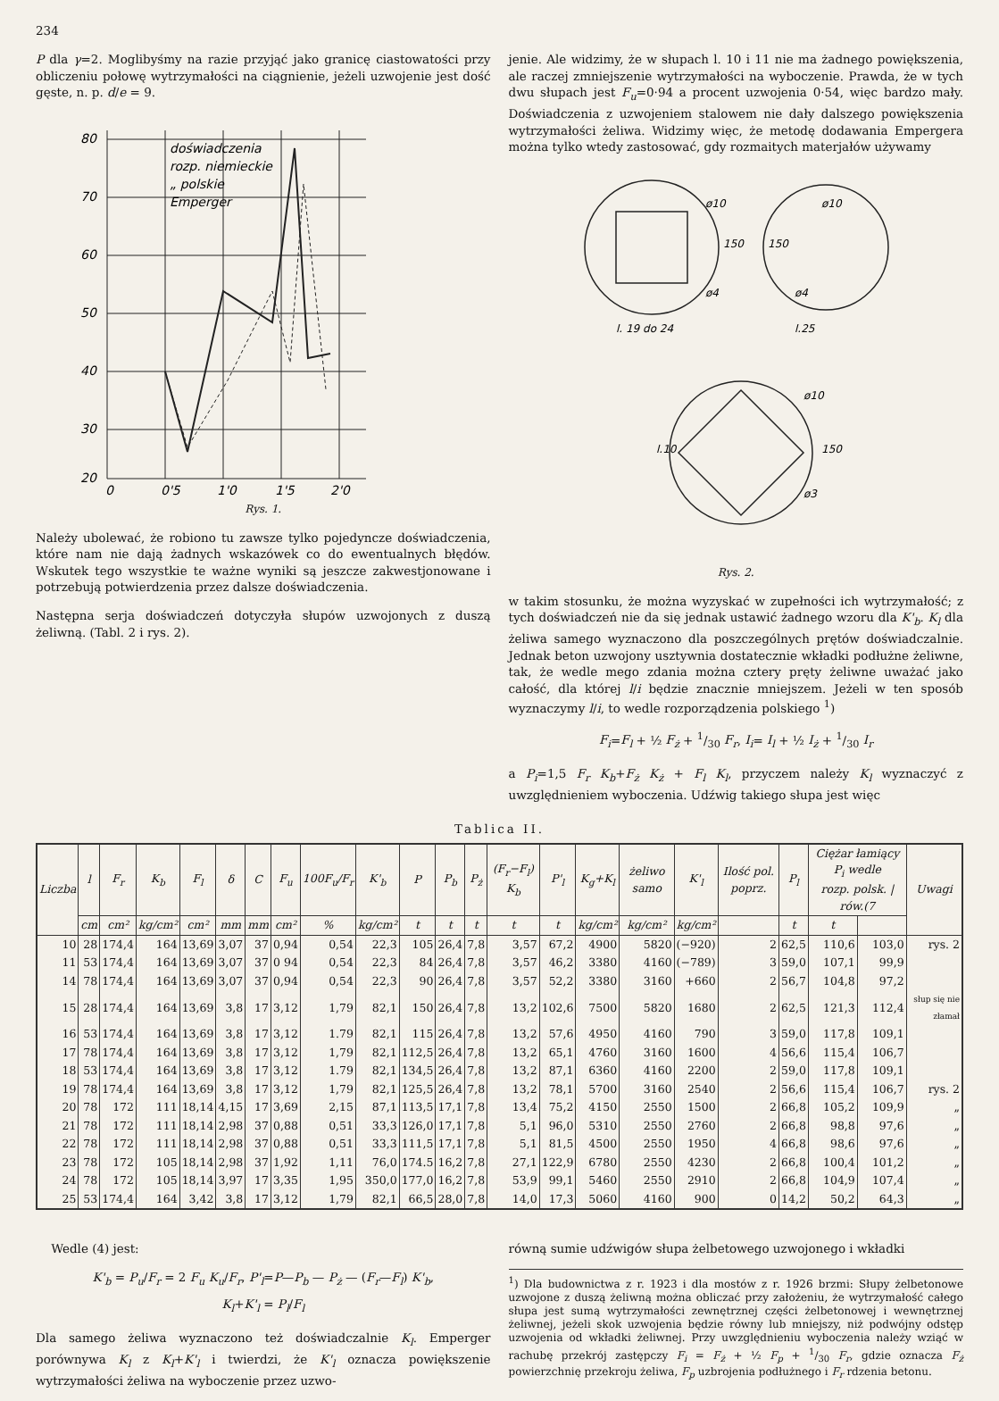234
P dla γ=2. Moglibyśmy na razie przyjąć jako granicę ciastowatości przy obliczeniu połowę wytrzymałości na ciągnienie, jeżeli uzwojenie jest dość gęste, n. p. d/e = 9.
80
70
60
50
40
30
20
0
0'5
1'0
1'5
2'0
doświadczenia
rozp. niemieckie
„ polskie
Emperger
Rys. 1.
Należy ubolewać, że robiono tu zawsze tylko pojedyncze doświadczenia, które nam nie dają żadnych wskazówek co do ewentualnych błędów. Wskutek tego wszystkie te ważne wyniki są jeszcze zakwestjonowane i potrzebują potwierdzenia przez dalsze doświadczenia.
Następna serja doświadczeń dotyczyła słupów uzwojonych z duszą żeliwną. (Tabl. 2 i rys. 2).
jenie. Ale widzimy, że w słupach l. 10 i 11 nie ma żadnego powiększenia, ale raczej zmniejszenie wytrzymałości na wyboczenie. Prawda, że w tych dwu słupach jest F<sub>u</sub>=0·94 a procent uzwojenia 0·54, więc bardzo mały. Doświadczenia z uzwojeniem stalowem nie dały dalszego powiększenia wytrzymałości żeliwa. Widzimy więc, że metodę dodawania Empergera można tylko wtedy zastosować, gdy rozmaitych materjałów używamy
ø10
ø4
ø10
ø4
l. 19 do 24
l.25
l.10
ø10
ø3
150
150
150
Rys. 2.
w takim stosunku, że można wyzyskać w zupełności ich wytrzymałość; z tych doświadczeń nie da się jednak ustawić żadnego wzoru dla K'<sub>b</sub>. K<sub>l</sub> dla żeliwa samego wyznaczono dla poszczególnych prętów doświadczalnie. Jednak beton uzwojony usztywnia dostatecznie wkładki podłużne żeliwne, tak, że wedle mego zdania można cztery pręty żeliwne uważać jako całość, dla której l/i będzie znacznie mniejszem. Jeżeli w ten sposób wyznaczymy l/i, to wedle rozporządzenia polskiego <sup>1</sup>)
F<sub>i</sub>=F<sub>l</sub> + ½ F<sub>ż</sub> + 1/30 F<sub>r</sub>, I<sub>i</sub>= I<sub>l</sub> + ½ I<sub>ż</sub> + 1/30 I<sub>r</sub>
a P<sub>i</sub>=1,5 F<sub>r</sub> K<sub>b</sub>+F<sub>ż</sub> K<sub>ż</sub> + F<sub>l</sub> K<sub>l</sub>, przyczem należy K<sub>l</sub> wyznaczyć z uwzględnieniem wyboczenia. Udźwig takiego słupa jest więc
Tablica II.
| Liczba | l | F<sub>r</sub> | K<sub>b</sub> | F<sub>l</sub> | δ | C | F<sub>u</sub> | 100F<sub>u</sub>/F<sub>r</sub> | K'<sub>b</sub> | P | P<sub>b</sub> | P<sub>ż</sub> | (F<sub>r</sub>−F<sub>l</sub>) K<sub>b</sub> | P'<sub>l</sub> | K<sub>g</sub>+K<sub>l</sub> | żeliwo samo | K'<sub>l</sub> | Ilość pol. poprz. | P<sub>l</sub> | Ciężar łamiący P<sub>i</sub> wedle rozp. polsk. / rów.(7 | | Uwagi |
| --- | --- | --- | --- | --- | --- | --- | --- | --- | --- | --- | --- | --- | --- | --- | --- | --- | --- | --- | --- | --- | --- | --- |
| | cm | cm² | kg/cm² | cm² | mm | mm | cm² | % | kg/cm² | t | t | t | t | t | kg/cm² | kg/cm² | kg/cm² | | t | t | | |
| 10 | 28 | 174,4 | 164 | 13,69 | 3,07 | 37 | 0,94 | 0,54 | 22,3 | 105 | 26,4 | 7,8 | 3,57 | 67,2 | 4900 | 5820 | (−920) | 2 | 62,5 | 110,6 | 103,0 | rys. 2 |
| 11 | 53 | 174,4 | 164 | 13,69 | 3,07 | 37 | 0 94 | 0,54 | 22,3 | 84 | 26,4 | 7,8 | 3,57 | 46,2 | 3380 | 4160 | (−789) | 3 | 59,0 | 107,1 | 99,9 | |
| 14 | 78 | 174,4 | 164 | 13,69 | 3,07 | 37 | 0,94 | 0,54 | 22,3 | 90 | 26,4 | 7,8 | 3,57 | 52,2 | 3380 | 3160 | +660 | 2 | 56,7 | 104,8 | 97,2 | |
| 15 | 28 | 174,4 | 164 | 13,69 | 3,8 | 17 | 3,12 | 1,79 | 82,1 | 150 | 26,4 | 7,8 | 13,2 | 102,6 | 7500 | 5820 | 1680 | 2 | 62,5 | 121,3 | 112,4 | słup się nie złamał |
| 16 | 53 | 174,4 | 164 | 13,69 | 3,8 | 17 | 3,12 | 1.79 | 82,1 | 115 | 26,4 | 7,8 | 13,2 | 57,6 | 4950 | 4160 | 790 | 3 | 59,0 | 117,8 | 109,1 | |
| 17 | 78 | 174,4 | 164 | 13,69 | 3,8 | 17 | 3,12 | 1,79 | 82,1 | 112,5 | 26,4 | 7,8 | 13,2 | 65,1 | 4760 | 3160 | 1600 | 4 | 56,6 | 115,4 | 106,7 | |
| 18 | 53 | 174,4 | 164 | 13,69 | 3,8 | 17 | 3,12 | 1.79 | 82,1 | 134,5 | 26,4 | 7,8 | 13,2 | 87,1 | 6360 | 4160 | 2200 | 2 | 59,0 | 117,8 | 109,1 | |
| 19 | 78 | 174,4 | 164 | 13,69 | 3,8 | 17 | 3,12 | 1,79 | 82,1 | 125,5 | 26,4 | 7,8 | 13,2 | 78,1 | 5700 | 3160 | 2540 | 2 | 56,6 | 115,4 | 106,7 | rys. 2 |
| 20 | 78 | 172 | 111 | 18,14 | 4,15 | 17 | 3,69 | 2,15 | 87,1 | 113,5 | 17,1 | 7,8 | 13,4 | 75,2 | 4150 | 2550 | 1500 | 2 | 66,8 | 105,2 | 109,9 | „ |
| 21 | 78 | 172 | 111 | 18,14 | 2,98 | 37 | 0,88 | 0,51 | 33,3 | 126,0 | 17,1 | 7,8 | 5,1 | 96,0 | 5310 | 2550 | 2760 | 2 | 66,8 | 98,8 | 97,6 | „ |
| 22 | 78 | 172 | 111 | 18,14 | 2,98 | 37 | 0,88 | 0,51 | 33,3 | 111,5 | 17,1 | 7,8 | 5,1 | 81,5 | 4500 | 2550 | 1950 | 4 | 66,8 | 98,6 | 97,6 | „ |
| 23 | 78 | 172 | 105 | 18,14 | 2,98 | 37 | 1,92 | 1,11 | 76,0 | 174.5 | 16,2 | 7,8 | 27,1 | 122,9 | 6780 | 2550 | 4230 | 2 | 66,8 | 100,4 | 101,2 | „ |
| 24 | 78 | 172 | 105 | 18,14 | 3,97 | 17 | 3,35 | 1,95 | 350,0 | 177,0 | 16,2 | 7,8 | 53,9 | 99,1 | 5460 | 2550 | 2910 | 2 | 66,8 | 104,9 | 107,4 | „ |
| 25 | 53 | 174,4 | 164 | 3,42 | 3,8 | 17 | 3,12 | 1,79 | 82,1 | 66,5 | 28,0 | 7,8 | 14,0 | 17,3 | 5060 | 4160 | 900 | 0 | 14,2 | 50,2 | 64,3 | „ |
Wedle (4) jest:
K'<sub>b</sub> = P<sub>u</sub>/F<sub>r</sub> = 2 F<sub>u</sub> K<sub>u</sub>/F<sub>r</sub>, P'<sub>l</sub>=P—P<sub>b</sub> — P<sub>ż</sub> — (F<sub>r</sub>—F<sub>l</sub>) K'<sub>b</sub>,
K<sub>l</sub>+K'<sub>l</sub> = P<sub>l</sub>/F<sub>l</sub>
Dla samego żeliwa wyznaczono też doświadczalnie K<sub>l</sub>. Emperger porównywa K<sub>l</sub> z K<sub>l</sub>+K'<sub>l</sub> i twierdzi, że K'<sub>l</sub> oznacza powiększenie wytrzymałości żeliwa na wyboczenie przez uzwo-
równą sumie udźwigów słupa żelbetowego uzwojonego i wkładki
<sup>1</sup>) Dla budownictwa z r. 1923 i dla mostów z r. 1926 brzmi: Słupy żelbetonowe uzwojone z duszą żeliwną można obliczać przy założeniu, że wytrzymałość całego słupa jest sumą wytrzymałości zewnętrznej części żelbetonowej i wewnętrznej żeliwnej, jeżeli skok uzwojenia będzie równy lub mniejszy, niż podwójny odstęp uzwojenia od wkładki żeliwnej. Przy uwzględnieniu wyboczenia należy wziąć w rachubę przekrój zastępczy F<sub>i</sub> = F<sub>ż</sub> + ½ F<sub>p</sub> + 1/30 F<sub>r</sub>, gdzie oznacza F<sub>ż</sub> powierzchnię przekroju żeliwa, F<sub>p</sub> uzbrojenia podłużnego i F<sub>r</sub> rdzenia betonu.